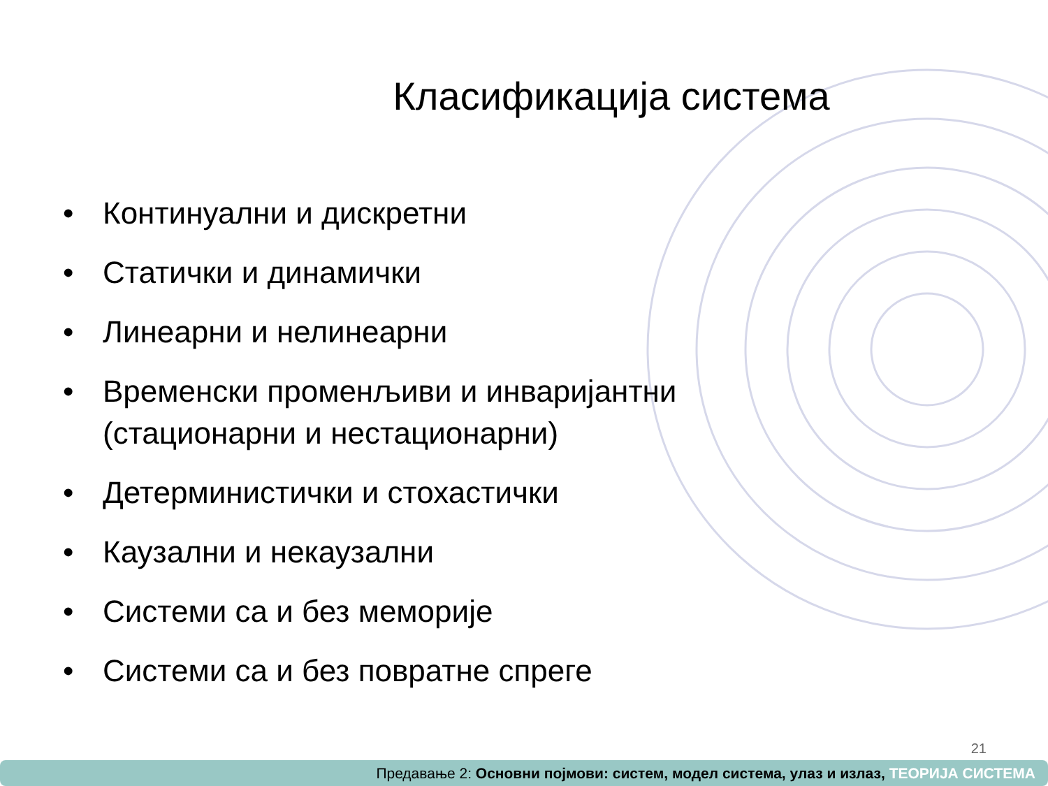Класификација система
• Континуални и дискретни
• Статички и динамички
• Линеарни и нелинеарни
• Временски променљиви и инваријантни
(стационарни и нестационарни)
• Детерминистички и стохастички
• Каузални и некаузални
• Системи са и без меморије
• Системи са и без повратне спреге
21
Предавање 2: Основни појмови: систем, модел система, улаз и излаз, ТЕОРИЈА СИСТЕМА